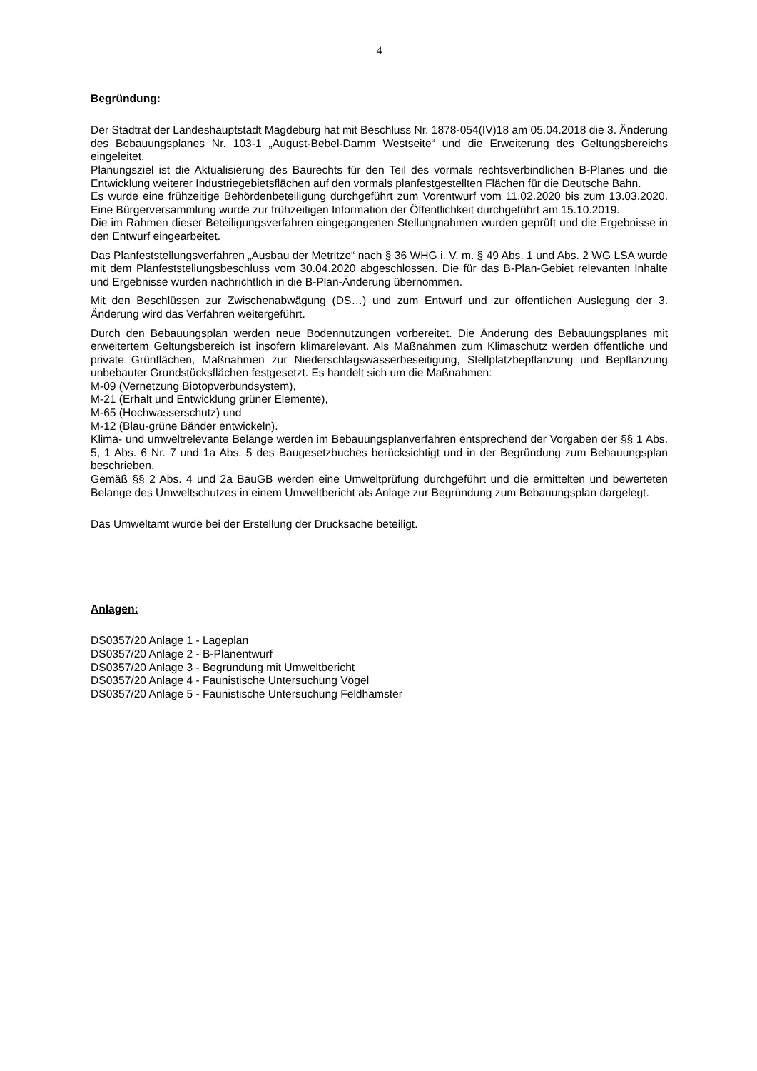4
Begründung:
Der Stadtrat der Landeshauptstadt Magdeburg hat mit Beschluss Nr. 1878-054(IV)18 am 05.04.2018 die 3. Änderung des Bebauungsplanes Nr. 103-1 „August-Bebel-Damm Westseite“ und die Erweiterung des Geltungsbereichs eingeleitet.
Planungsziel ist die Aktualisierung des Baurechts für den Teil des vormals rechtsverbindlichen B-Planes und die Entwicklung weiterer Industriegebietsflächen auf den vormals planfestgestellten Flächen für die Deutsche Bahn.
Es wurde eine frühzeitige Behördenbeteiligung durchgeführt zum Vorentwurf vom 11.02.2020 bis zum 13.03.2020. Eine Bürgerversammlung wurde zur frühzeitigen Information der Öffentlichkeit durchgeführt am 15.10.2019.
Die im Rahmen dieser Beteiligungsverfahren eingegangenen Stellungnahmen wurden geprüft und die Ergebnisse in den Entwurf eingearbeitet.
Das Planfeststellungsverfahren „Ausbau der Metritze“ nach § 36 WHG i. V. m. § 49 Abs. 1 und Abs. 2 WG LSA wurde mit dem Planfeststellungsbeschluss vom 30.04.2020 abgeschlossen. Die für das B-Plan-Gebiet relevanten Inhalte und Ergebnisse wurden nachrichtlich in die B-Plan-Änderung übernommen.
Mit den Beschlüssen zur Zwischenabwägung (DS…) und zum Entwurf und zur öffentlichen Auslegung der 3. Änderung wird das Verfahren weitergeführt.
Durch den Bebauungsplan werden neue Bodennutzungen vorbereitet. Die Änderung des Bebauungsplanes mit erweitertem Geltungsbereich ist insofern klimarelevant. Als Maßnahmen zum Klimaschutz werden öffentliche und private Grünflächen, Maßnahmen zur Niederschlagswasserbeseitigung, Stellplatzbepflanzung und Bepflanzung unbebauter Grundstücksflächen festgesetzt. Es handelt sich um die Maßnahmen:
M-09 (Vernetzung Biotopverbundsystem),
M-21 (Erhalt und Entwicklung grüner Elemente),
M-65 (Hochwasserschutz) und
M-12 (Blau-grüne Bänder entwickeln).
Klima- und umweltrelevante Belange werden im Bebauungsplanverfahren entsprechend der Vorgaben der §§ 1 Abs. 5, 1 Abs. 6 Nr. 7 und 1a Abs. 5 des Baugesetzbuches berücksichtigt und in der Begründung zum Bebauungsplan beschrieben.
Gemäß §§ 2 Abs. 4 und 2a BauGB werden eine Umweltprüfung durchgeführt und die ermittelten und bewerteten Belange des Umweltschutzes in einem Umweltbericht als Anlage zur Begründung zum Bebauungsplan dargelegt.
Das Umweltamt wurde bei der Erstellung der Drucksache beteiligt.
Anlagen:
DS0357/20 Anlage 1 - Lageplan
DS0357/20 Anlage 2 - B-Planentwurf
DS0357/20 Anlage 3 - Begründung mit Umweltbericht
DS0357/20 Anlage 4 - Faunistische Untersuchung Vögel
DS0357/20 Anlage 5 - Faunistische Untersuchung Feldhamster